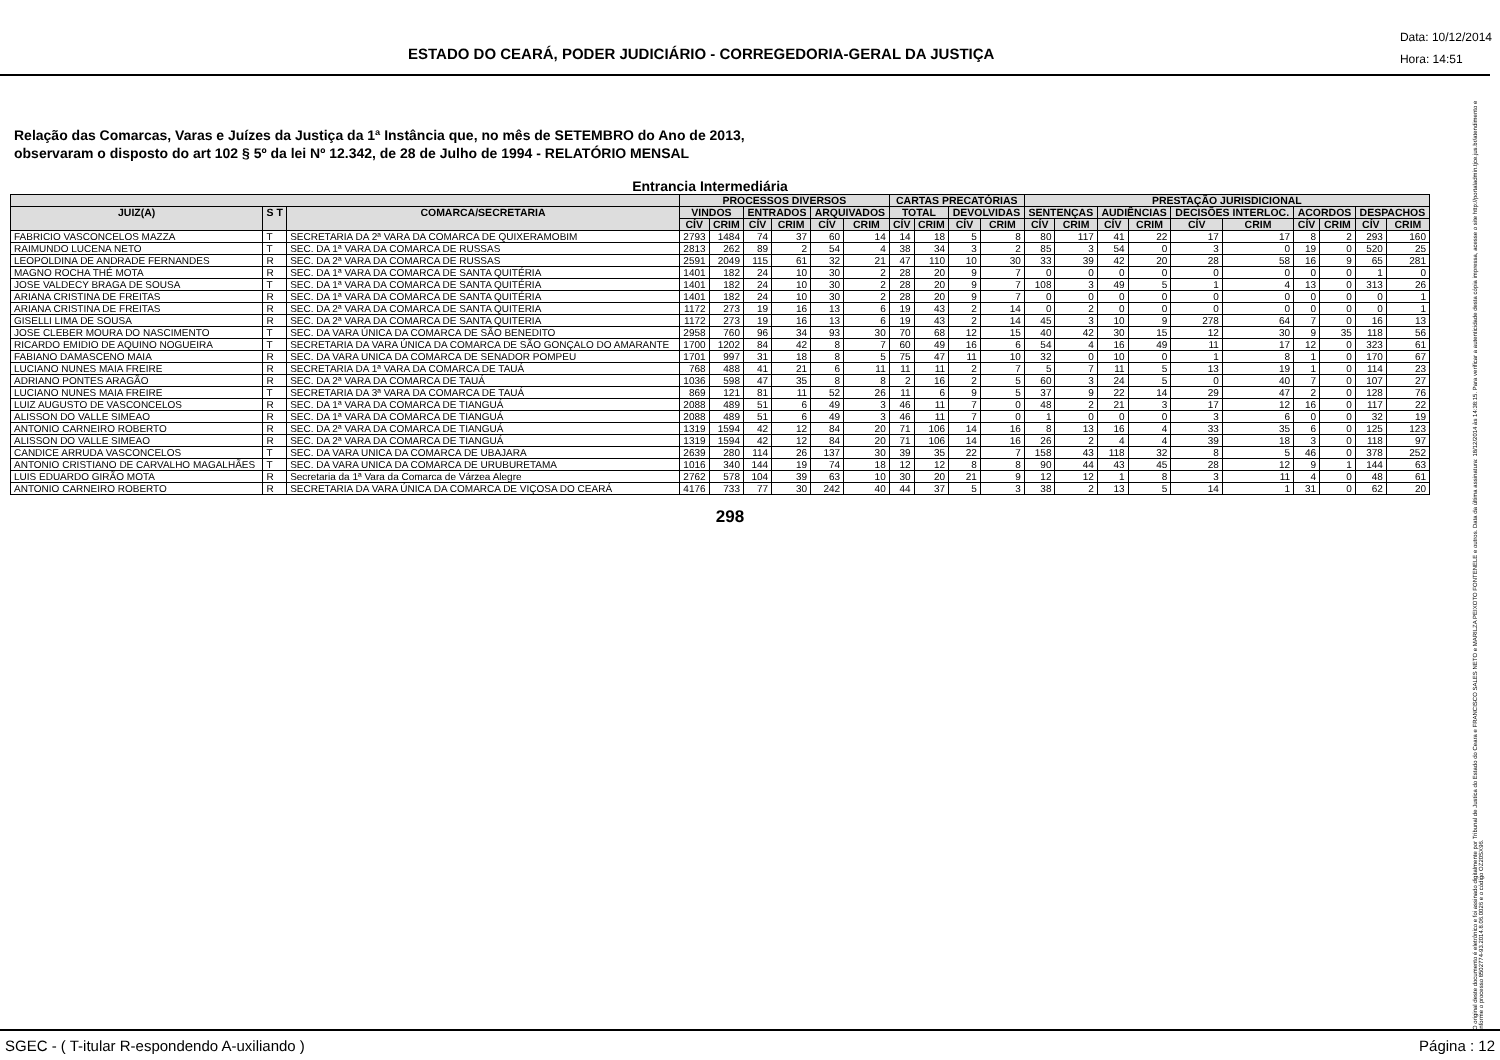ESTADO DO CEARÁ, PODER JUDICIÁRIO - CORREGEDORIA-GERAL DA JUSTIÇA
Data: 10/12/2014
Hora: 14:51
Relação das Comarcas, Varas e Juízes da Justiça da 1ª Instância que, no mês de SETEMBRO do Ano de 2013,
observaram o disposto do art 102 § 5º da lei Nº 12.342, de 28 de Julho de 1994 - RELATÓRIO MENSAL
Entrancia Intermediária
| | | | PROCESSOS DIVERSOS | | | | | | CARTAS PRECATÓRIAS | | | | PRESTAÇÃO JURISDICIONAL | | | | | | | | | |
| --- | --- | --- | --- | --- | --- | --- | --- | --- | --- | --- | --- | --- | --- | --- | --- | --- | --- | --- | --- | --- | --- | --- |
| JUIZ(A) | S T | COMARCA/SECRETARIA | VINDOS | | ENTRADOS | | ARQUIVADOS | | TOTAL | | DEVOLVIDAS | | SENTENÇAS | | AUDIÊNCIAS | | DECISÕES INTERLOC. | | ACORDOS | | DESPACHOS | |
| | | | CÍV | CRIM | CÍV | CRIM | CÍV | CRIM | CÍV | CRIM | CÍV | CRIM | CÍV | CRIM | CÍV | CRIM | CÍV | CRIM | CÍV | CRIM | CÍV | CRIM |
| FABRICIO VASCONCELOS MAZZA | T | SECRETARIA DA 2ª VARA DA COMARCA DE QUIXERAMOBIM | 2793 | 1484 | 74 | 37 | 60 | 14 | 14 | 18 | 5 | 8 | 80 | 117 | 41 | 22 | 17 | 17 | 8 | 2 | 293 | 160 |
| RAIMUNDO LUCENA NETO | T | SEC. DA 1ª VARA DA COMARCA DE RUSSAS | 2813 | 262 | 89 | 2 | 54 | 4 | 38 | 34 | 3 | 2 | 85 | 3 | 54 | 0 | 3 | 0 | 19 | 0 | 520 | 25 |
| LEOPOLDINA DE ANDRADE FERNANDES | R | SEC. DA 2ª VARA DA COMARCA DE RUSSAS | 2591 | 2049 | 115 | 61 | 32 | 21 | 47 | 110 | 10 | 30 | 33 | 39 | 42 | 20 | 28 | 58 | 16 | 9 | 65 | 281 |
| MAGNO ROCHA THÉ MOTA | R | SEC. DA 1ª VARA DA COMARCA DE SANTA QUITÉRIA | 1401 | 182 | 24 | 10 | 30 | 2 | 28 | 20 | 9 | 7 | 0 | 0 | 0 | 0 | 0 | 0 | 0 | 0 | 1 | 0 |
| JOSE VALDECY BRAGA DE SOUSA | T | SEC. DA 1ª VARA DA COMARCA DE SANTA QUITÉRIA | 1401 | 182 | 24 | 10 | 30 | 2 | 28 | 20 | 9 | 7 | 108 | 3 | 49 | 5 | 1 | 4 | 13 | 0 | 313 | 26 |
| ARIANA CRISTINA DE FREITAS | R | SEC. DA 1ª VARA DA COMARCA DE SANTA QUITÉRIA | 1401 | 182 | 24 | 10 | 30 | 2 | 28 | 20 | 9 | 7 | 0 | 0 | 0 | 0 | 0 | 0 | 0 | 0 | 0 | 1 |
| ARIANA CRISTINA DE FREITAS | R | SEC. DA 2ª VARA DA COMARCA DE SANTA QUITERIA | 1172 | 273 | 19 | 16 | 13 | 6 | 19 | 43 | 2 | 14 | 0 | 2 | 0 | 0 | 0 | 0 | 0 | 0 | 0 | 1 |
| GISELLI LIMA DE SOUSA | R | SEC. DA 2ª VARA DA COMARCA DE SANTA QUITERIA | 1172 | 273 | 19 | 16 | 13 | 6 | 19 | 43 | 2 | 14 | 45 | 3 | 10 | 9 | 278 | 64 | 7 | 0 | 16 | 13 |
| JOSE CLEBER MOURA DO NASCIMENTO | T | SEC. DA VARA ÚNICA DA COMARCA DE SÃO BENEDITO | 2958 | 760 | 96 | 34 | 93 | 30 | 70 | 68 | 12 | 15 | 40 | 42 | 30 | 15 | 12 | 30 | 9 | 35 | 118 | 56 |
| RICARDO EMIDIO DE AQUINO NOGUEIRA | T | SECRETARIA DA VARA ÚNICA DA COMARCA DE SÃO GONÇALO DO AMARANTE | 1700 | 1202 | 84 | 42 | 8 | 7 | 60 | 49 | 16 | 6 | 54 | 4 | 16 | 49 | 11 | 17 | 12 | 0 | 323 | 61 |
| FABIANO DAMASCENO MAIA | R | SEC. DA VARA UNICA DA COMARCA DE SENADOR POMPEU | 1701 | 997 | 31 | 18 | 8 | 5 | 75 | 47 | 11 | 10 | 32 | 0 | 10 | 0 | 1 | 8 | 1 | 0 | 170 | 67 |
| LUCIANO NUNES MAIA FREIRE | R | SECRETARIA DA 1ª VARA DA COMARCA DE TAUÁ | 768 | 488 | 41 | 21 | 6 | 11 | 11 | 11 | 2 | 7 | 5 | 7 | 11 | 5 | 13 | 19 | 1 | 0 | 114 | 23 |
| ADRIANO PONTES ARAGÃO | R | SEC. DA 2ª VARA DA COMARCA DE TAUÁ | 1036 | 598 | 47 | 35 | 8 | 8 | 2 | 16 | 2 | 5 | 60 | 3 | 24 | 5 | 0 | 40 | 7 | 0 | 107 | 27 |
| LUCIANO NUNES MAIA FREIRE | T | SECRETARIA DA 3ª VARA DA COMARCA DE TAUÁ | 869 | 121 | 81 | 11 | 52 | 26 | 11 | 6 | 9 | 5 | 37 | 9 | 22 | 14 | 29 | 47 | 2 | 0 | 128 | 76 |
| LUIZ AUGUSTO DE VASCONCELOS | R | SEC. DA 1ª VARA DA COMARCA DE TIANGUÁ | 2088 | 489 | 51 | 6 | 49 | 3 | 46 | 11 | 7 | 0 | 48 | 2 | 21 | 3 | 17 | 12 | 16 | 0 | 117 | 22 |
| ALISSON DO VALLE SIMEAO | R | SEC. DA 1ª VARA DA COMARCA DE TIANGUÁ | 2088 | 489 | 51 | 6 | 49 | 3 | 46 | 11 | 7 | 0 | 1 | 0 | 0 | 0 | 3 | 6 | 0 | 0 | 32 | 19 |
| ANTONIO CARNEIRO ROBERTO | R | SEC. DA 2ª VARA DA COMARCA DE TIANGUÁ | 1319 | 1594 | 42 | 12 | 84 | 20 | 71 | 106 | 14 | 16 | 8 | 13 | 16 | 4 | 33 | 35 | 6 | 0 | 125 | 123 |
| ALISSON DO VALLE SIMEAO | R | SEC. DA 2ª VARA DA COMARCA DE TIANGUÁ | 1319 | 1594 | 42 | 12 | 84 | 20 | 71 | 106 | 14 | 16 | 26 | 2 | 4 | 4 | 39 | 18 | 3 | 0 | 118 | 97 |
| CANDICE ARRUDA VASCONCELOS | T | SEC. DA VARA UNICA DA COMARCA DE UBAJARA | 2639 | 280 | 114 | 26 | 137 | 30 | 39 | 35 | 22 | 7 | 158 | 43 | 118 | 32 | 8 | 5 | 46 | 0 | 378 | 252 |
| ANTONIO CRISTIANO DE CARVALHO MAGALHÃES | T | SEC. DA VARA UNICA DA COMARCA DE URUBURETAMA | 1016 | 340 | 144 | 19 | 74 | 18 | 12 | 12 | 8 | 8 | 90 | 44 | 43 | 45 | 28 | 12 | 9 | 1 | 144 | 63 |
| LUIS EDUARDO GIRÃO MOTA | R | Secretaria da 1ª Vara da Comarca de Várzea Alegre | 2762 | 578 | 104 | 39 | 63 | 10 | 30 | 20 | 21 | 9 | 12 | 12 | 1 | 8 | 3 | 11 | 4 | 0 | 48 | 61 |
| ANTONIO CARNEIRO ROBERTO | R | SECRETARIA DA VARA ÚNICA DA COMARCA DE VIÇOSA DO CEARÁ | 4176 | 733 | 77 | 30 | 242 | 40 | 44 | 37 | 5 | 3 | 38 | 2 | 13 | 5 | 14 | 1 | 31 | 0 | 62 | 20 |
298
O original deste documento é eletrônico e foi assinado digitalmente por Tribunal de Justica do Estado do Ceara e FRANCISCO SALES NETO e MARILZA PEIXOTO FONTENELE e outros. Data da última assinatura: 18/12/2014 às 14:38:15. Para verificar a autenticidade desta cópia impressa, acesse o site http://portaladmin.tjce.jus.br/atendimento e informe o processo 8502774-93.2014.8.06.0026 e o código OZ20SX96.
SGEC - ( T-itular R-espondendo A-uxiliando ) Página : 12